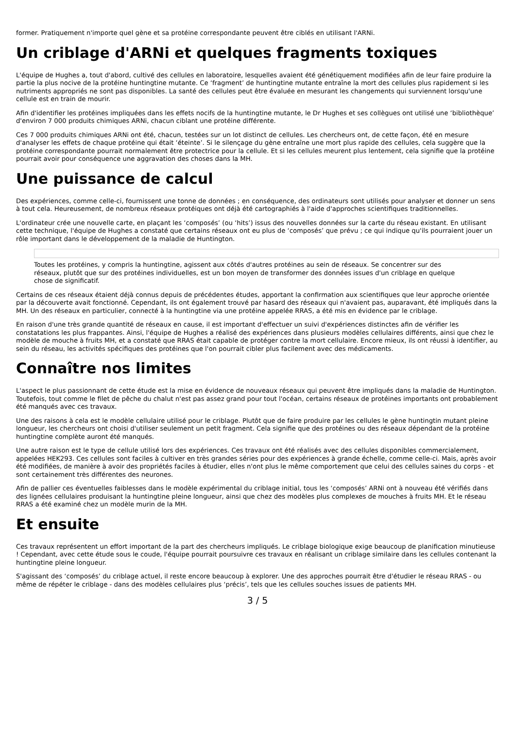former. Pratiquement n'importe quel gène et sa protéine correspondante peuvent être ciblés en utilisant l'ARNi.
Un criblage d'ARNi et quelques fragments toxiques
L'équipe de Hughes a, tout d'abord, cultivé des cellules en laboratoire, lesquelles avaient été génétiquement modifiées afin de leur faire produire la partie la plus nocive de la protéine huntingtine mutante. Ce ‘fragment’ de huntingtine mutante entraîne la mort des cellules plus rapidement si les nutriments appropriés ne sont pas disponibles. La santé des cellules peut être évaluée en mesurant les changements qui surviennent lorsqu'une cellule est en train de mourir.
Afin d'identifier les protéines impliquées dans les effets nocifs de la huntingtine mutante, le Dr Hughes et ses collègues ont utilisé une ‘bibliothèque’ d'environ 7 000 produits chimiques ARNi, chacun ciblant une protéine différente.
Ces 7 000 produits chimiques ARNi ont été, chacun, testées sur un lot distinct de cellules. Les chercheurs ont, de cette façon, été en mesure d'analyser les effets de chaque protéine qui était ‘éteinte’. Si le silençage du gène entraîne une mort plus rapide des cellules, cela suggère que la protéine correspondante pourrait normalement être protectrice pour la cellule. Et si les cellules meurent plus lentement, cela signifie que la protéine pourrait avoir pour conséquence une aggravation des choses dans la MH.
Une puissance de calcul
Des expériences, comme celle-ci, fournissent une tonne de données ; en conséquence, des ordinateurs sont utilisés pour analyser et donner un sens à tout cela. Heureusement, de nombreux réseaux protéiques ont déjà été cartographiés à l'aide d'approches scientifiques traditionnelles.
L'ordinateur crée une nouvelle carte, en plaçant les ‘composés’ (ou ‘hits’) issus des nouvelles données sur la carte du réseau existant. En utilisant cette technique, l'équipe de Hughes a constaté que certains réseaux ont eu plus de ‘composés’ que prévu ; ce qui indique qu'ils pourraient jouer un rôle important dans le développement de la maladie de Huntington.
Toutes les protéines, y compris la huntingtine, agissent aux côtés d'autres protéines au sein de réseaux. Se concentrer sur des réseaux, plutôt que sur des protéines individuelles, est un bon moyen de transformer des données issues d'un criblage en quelque chose de significatif.
Certains de ces réseaux étaient déjà connus depuis de précédentes études, apportant la confirmation aux scientifiques que leur approche orientée par la découverte avait fonctionné. Cependant, ils ont également trouvé par hasard des réseaux qui n'avaient pas, auparavant, été impliqués dans la MH. Un des réseaux en particulier, connecté à la huntingtine via une protéine appelée RRAS, a été mis en évidence par le criblage.
En raison d'une très grande quantité de réseaux en cause, il est important d'effectuer un suivi d'expériences distinctes afin de vérifier les constatations les plus frappantes. Ainsi, l'équipe de Hughes a réalisé des expériences dans plusieurs modèles cellulaires différents, ainsi que chez le modèle de mouche à fruits MH, et a constaté que RRAS était capable de protéger contre la mort cellulaire. Encore mieux, ils ont réussi à identifier, au sein du réseau, les activités spécifiques des protéines que l'on pourrait cibler plus facilement avec des médicaments.
Connaître nos limites
L'aspect le plus passionnant de cette étude est la mise en évidence de nouveaux réseaux qui peuvent être impliqués dans la maladie de Huntington. Toutefois, tout comme le filet de pêche du chalut n'est pas assez grand pour tout l'océan, certains réseaux de protéines importants ont probablement été manqués avec ces travaux.
Une des raisons à cela est le modèle cellulaire utilisé pour le criblage. Plutôt que de faire produire par les cellules le gène huntingtin mutant pleine longueur, les chercheurs ont choisi d'utiliser seulement un petit fragment. Cela signifie que des protéines ou des réseaux dépendant de la protéine huntingtine complète auront été manqués.
Une autre raison est le type de cellule utilisé lors des expériences. Ces travaux ont été réalisés avec des cellules disponibles commercialement, appelées HEK293. Ces cellules sont faciles à cultiver en très grandes séries pour des expériences à grande échelle, comme celle-ci. Mais, après avoir été modifiées, de manière à avoir des propriétés faciles à étudier, elles n'ont plus le même comportement que celui des cellules saines du corps - et sont certainement très différentes des neurones.
Afin de pallier ces éventuelles faiblesses dans le modèle expérimental du criblage initial, tous les ‘composés’ ARNi ont à nouveau été vérifiés dans des lignées cellulaires produisant la huntingtine pleine longueur, ainsi que chez des modèles plus complexes de mouches à fruits MH. Et le réseau RRAS a été examiné chez un modèle murin de la MH.
Et ensuite
Ces travaux représentent un effort important de la part des chercheurs impliqués. Le criblage biologique exige beaucoup de planification minutieuse ! Cependant, avec cette étude sous le coude, l'équipe pourrait poursuivre ces travaux en réalisant un criblage similaire dans les cellules contenant la huntingtine pleine longueur.
S'agissant des ‘composés’ du criblage actuel, il reste encore beaucoup à explorer. Une des approches pourrait être d'étudier le réseau RRAS - ou même de répéter le criblage - dans des modèles cellulaires plus ‘précis’, tels que les cellules souches issues de patients MH.
3 / 5